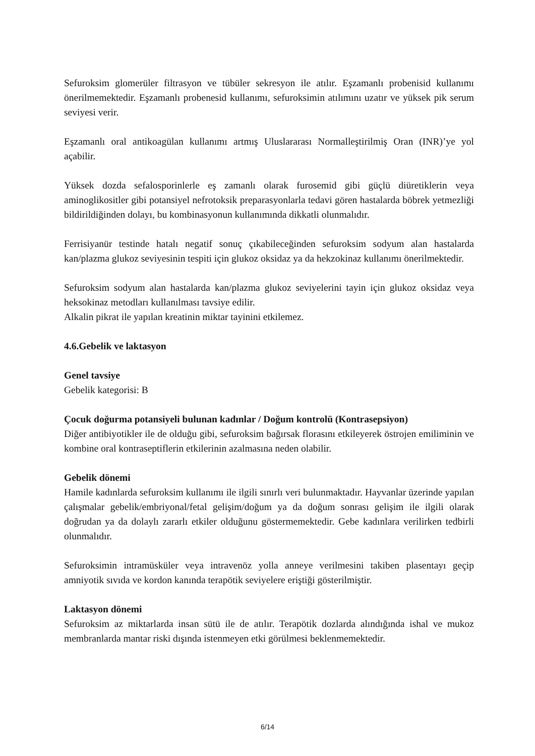Sefuroksim glomerüler filtrasyon ve tübüler sekresyon ile atılır. Eşzamanlı probenisid kullanımı önerilmemektedir. Eşzamanlı probenesid kullanımı, sefuroksimin atılımını uzatır ve yüksek pik serum seviyesi verir.
Eşzamanlı oral antikoagülan kullanımı artmış Uluslararası Normalleştirilmiş Oran (INR)’ye yol açabilir.
Yüksek dozda sefalosporinlerle eş zamanlı olarak furosemid gibi güçlü diüretiklerin veya aminoglikositler gibi potansiyel nefrotoksik preparasyonlarla tedavi gören hastalarda böbrek yetmezliği bildirildiğinden dolayı, bu kombinasyonun kullanımında dikkatli olunmalıdır.
Ferrisiyanür testinde hatalı negatif sonuç çıkabileceğinden sefuroksim sodyum alan hastalarda kan/plazma glukoz seviyesinin tespiti için glukoz oksidaz ya da hekzokinaz kullanımı önerilmektedir.
Sefuroksim sodyum alan hastalarda kan/plazma glukoz seviyelerini tayin için glukoz oksidaz veya heksokinaz metodları kullanılması tavsiye edilir.
Alkalin pikrat ile yapılan kreatinin miktar tayinini etkilemez.
4.6.Gebelik ve laktasyon
Genel tavsiye
Gebelik kategorisi: B
Çocuk doğurma potansiyeli bulunan kadınlar / Doğum kontrolü (Kontrasepsiyon)
Diğer antibiyotikler ile de olduğu gibi, sefuroksim bağırsak florasını etkileyerek östrojen emiliminin ve kombine oral kontraseptiflerin etkilerinin azalmasına neden olabilir.
Gebelik dönemi
Hamile kadınlarda sefuroksim kullanımı ile ilgili sınırlı veri bulunmaktadır. Hayvanlar üzerinde yapılan çalışmalar gebelik/embriyonal/fetal gelişim/doğum ya da doğum sonrası gelişim ile ilgili olarak doğrudan ya da dolaylı zararlı etkiler olduğunu göstermemektedir. Gebe kadınlara verilirken tedbirli olunmalıdır.
Sefuroksimin intramüsküler veya intravenöz yolla anneye verilmesini takiben plasentayı geçip amniyotik sıvıda ve kordon kanında terapötik seviyelere eriştiği gösterilmiştir.
Laktasyon dönemi
Sefuroksim az miktarlarda insan sütü ile de atılır. Terapötik dozlarda alındığında ishal ve mukoz membranlarda mantar riski dışında istenmeyen etki görülmesi beklenmemektedir.
6/14